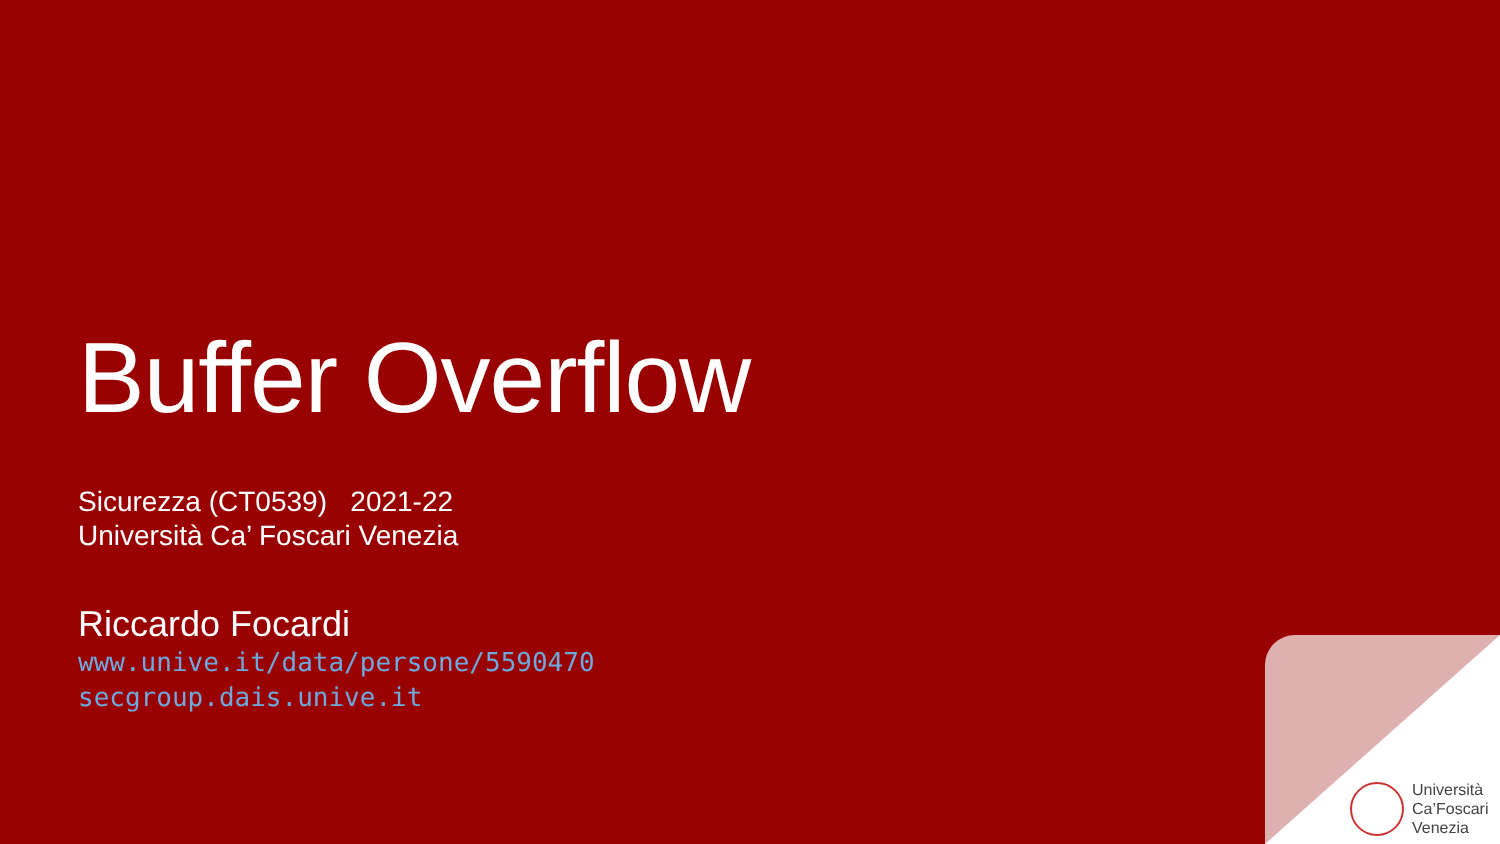Buffer Overflow
Sicurezza (CT0539) 2021-22
Università Ca’ Foscari Venezia
Riccardo Focardi
www.unive.it/data/persone/5590470
secgroup.dais.unive.it
Università
Ca’Foscari
Venezia